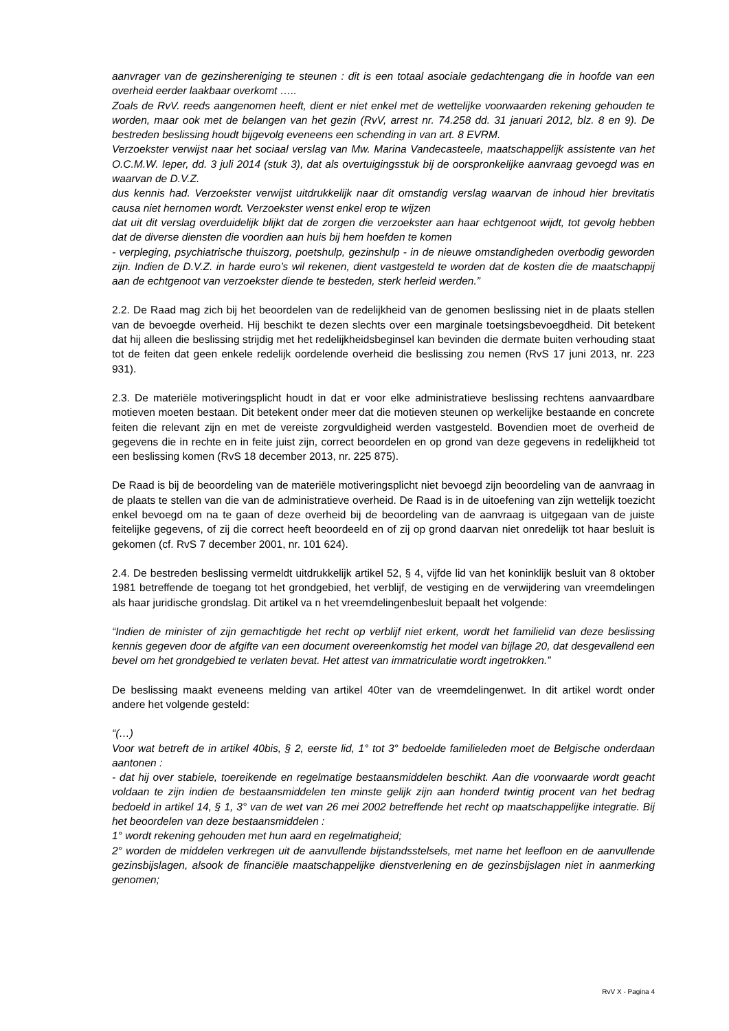aanvrager van de gezinshereniging te steunen : dit is een totaal asociale gedachtengang die in hoofde van een overheid eerder laakbaar overkomt …..
Zoals de RvV. reeds aangenomen heeft, dient er niet enkel met de wettelijke voorwaarden rekening gehouden te worden, maar ook met de belangen van het gezin (RvV, arrest nr. 74.258 dd. 31 januari 2012, blz. 8 en 9). De bestreden beslissing houdt bijgevolg eveneens een schending in van art. 8 EVRM.
Verzoekster verwijst naar het sociaal verslag van Mw. Marina Vandecasteele, maatschappelijk assistente van het O.C.M.W. Ieper, dd. 3 juli 2014 (stuk 3), dat als overtuigingsstuk bij de oorspronkelijke aanvraag gevoegd was en waarvan de D.V.Z.
dus kennis had. Verzoekster verwijst uitdrukkelijk naar dit omstandig verslag waarvan de inhoud hier brevitatis causa niet hernomen wordt. Verzoekster wenst enkel erop te wijzen
dat uit dit verslag overduidelijk blijkt dat de zorgen die verzoekster aan haar echtgenoot wijdt, tot gevolg hebben dat de diverse diensten die voordien aan huis bij hem hoefden te komen
- verpleging, psychiatrische thuiszorg, poetshulp, gezinshulp - in de nieuwe omstandigheden overbodig geworden zijn. Indien de D.V.Z. in harde euro’s wil rekenen, dient vastgesteld te worden dat de kosten die de maatschappij aan de echtgenoot van verzoekster diende te besteden, sterk herleid werden.”
2.2. De Raad mag zich bij het beoordelen van de redelijkheid van de genomen beslissing niet in de plaats stellen van de bevoegde overheid. Hij beschikt te dezen slechts over een marginale toetsingsbevoegdheid. Dit betekent dat hij alleen die beslissing strijdig met het redelijkheidsbeginsel kan bevinden die dermate buiten verhouding staat tot de feiten dat geen enkele redelijk oordelende overheid die beslissing zou nemen (RvS 17 juni 2013, nr. 223 931).
2.3. De materiële motiveringsplicht houdt in dat er voor elke administratieve beslissing rechtens aanvaardbare motieven moeten bestaan. Dit betekent onder meer dat die motieven steunen op werkelijke bestaande en concrete feiten die relevant zijn en met de vereiste zorgvuldigheid werden vastgesteld. Bovendien moet de overheid de gegevens die in rechte en in feite juist zijn, correct beoordelen en op grond van deze gegevens in redelijkheid tot een beslissing komen (RvS 18 december 2013, nr. 225 875).
De Raad is bij de beoordeling van de materiële motiveringsplicht niet bevoegd zijn beoordeling van de aanvraag in de plaats te stellen van die van de administratieve overheid. De Raad is in de uitoefening van zijn wettelijk toezicht enkel bevoegd om na te gaan of deze overheid bij de beoordeling van de aanvraag is uitgegaan van de juiste feitelijke gegevens, of zij die correct heeft beoordeeld en of zij op grond daarvan niet onredelijk tot haar besluit is gekomen (cf. RvS 7 december 2001, nr. 101 624).
2.4. De bestreden beslissing vermeldt uitdrukkelijk artikel 52, § 4, vijfde lid van het koninklijk besluit van 8 oktober 1981 betreffende de toegang tot het grondgebied, het verblijf, de vestiging en de verwijdering van vreemdelingen als haar juridische grondslag. Dit artikel va n het vreemdelingenbesluit bepaalt het volgende:
“Indien de minister of zijn gemachtigde het recht op verblijf niet erkent, wordt het familielid van deze beslissing kennis gegeven door de afgifte van een document overeenkomstig het model van bijlage 20, dat desgevallend een bevel om het grondgebied te verlaten bevat. Het attest van immatriculatie wordt ingetrokken.”
De beslissing maakt eveneens melding van artikel 40ter van de vreemdelingenwet. In dit artikel wordt onder andere het volgende gesteld:
“(…)
Voor wat betreft de in artikel 40bis, § 2, eerste lid, 1° tot 3° bedoelde familieleden moet de Belgische onderdaan aantonen :
- dat hij over stabiele, toereikende en regelmatige bestaansmiddelen beschikt. Aan die voorwaarde wordt geacht voldaan te zijn indien de bestaansmiddelen ten minste gelijk zijn aan honderd twintig procent van het bedrag bedoeld in artikel 14, § 1, 3° van de wet van 26 mei 2002 betreffende het recht op maatschappelijke integratie. Bij het beoordelen van deze bestaansmiddelen :
1° wordt rekening gehouden met hun aard en regelmatigheid;
2° worden de middelen verkregen uit de aanvullende bijstandsstelsels, met name het leefloon en de aanvullende gezinsbijslagen, alsook de financiële maatschappelijke dienstverlening en de gezinsbijslagen niet in aanmerking genomen;
RvV X - Pagina 4